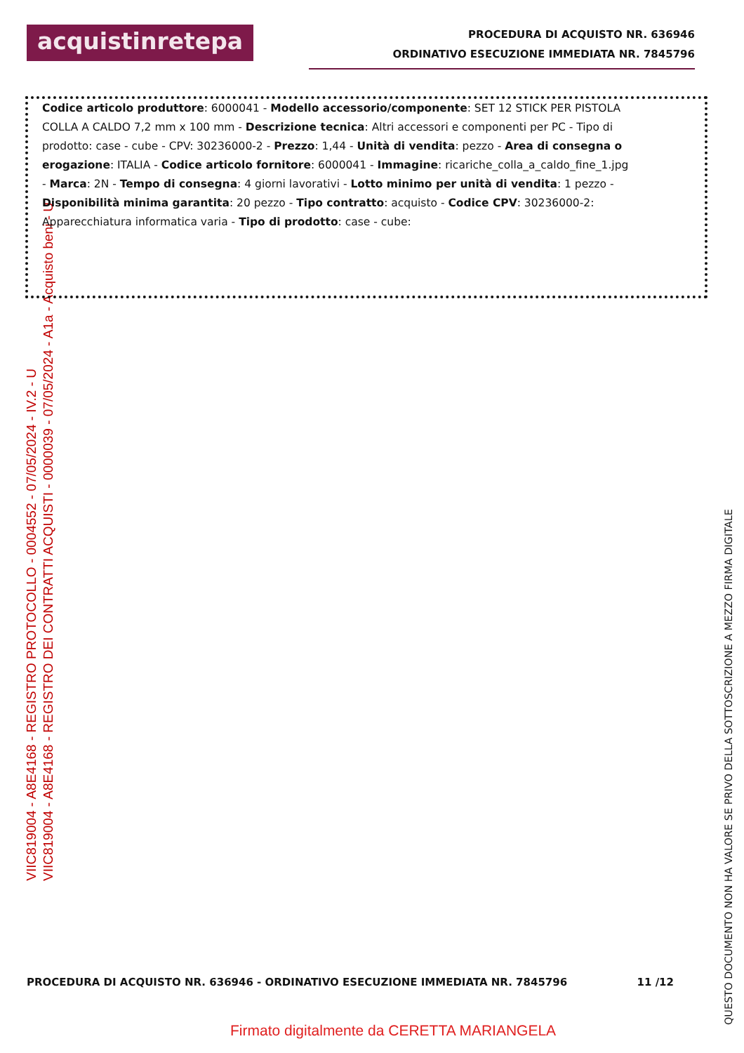VIIC819004 - A8E4168 - REGISTRO PROTOCOLLO - 0004552 - 07/05/2024 - IV.2 - U
VIIC819004 - A8E4168 - REGISTRO DEI CONTRATTI ACQUISTI - 0000039 - 07/05/2024 - A1a - Acquisto beni - U
acquistinretepa
PROCEDURA DI ACQUISTO NR. 636946
ORDINATIVO ESECUZIONE IMMEDIATA NR. 7845796
Codice articolo produttore: 6000041 - Modello accessorio/componente: SET 12 STICK PER PISTOLA COLLA A CALDO 7,2 mm x 100 mm - Descrizione tecnica: Altri accessori e componenti per PC - Tipo di prodotto: case - cube - CPV: 30236000-2 - Prezzo: 1,44 - Unità di vendita: pezzo - Area di consegna o erogazione: ITALIA - Codice articolo fornitore: 6000041 - Immagine: ricariche_colla_a_caldo_fine_1.jpg - Marca: 2N - Tempo di consegna: 4 giorni lavorativi - Lotto minimo per unità di vendita: 1 pezzo - Disponibilità minima garantita: 20 pezzo - Tipo contratto: acquisto - Codice CPV: 30236000-2: Apparecchiatura informatica varia - Tipo di prodotto: case - cube:
PROCEDURA DI ACQUISTO NR. 636946 - ORDINATIVO ESECUZIONE IMMEDIATA NR. 7845796 11 /12
Firmato digitalmente da CERETTA MARIANGELA
QUESTO DOCUMENTO NON HA VALORE SE PRIVO DELLA SOTTOSCRIZIONE A MEZZO FIRMA DIGITALE